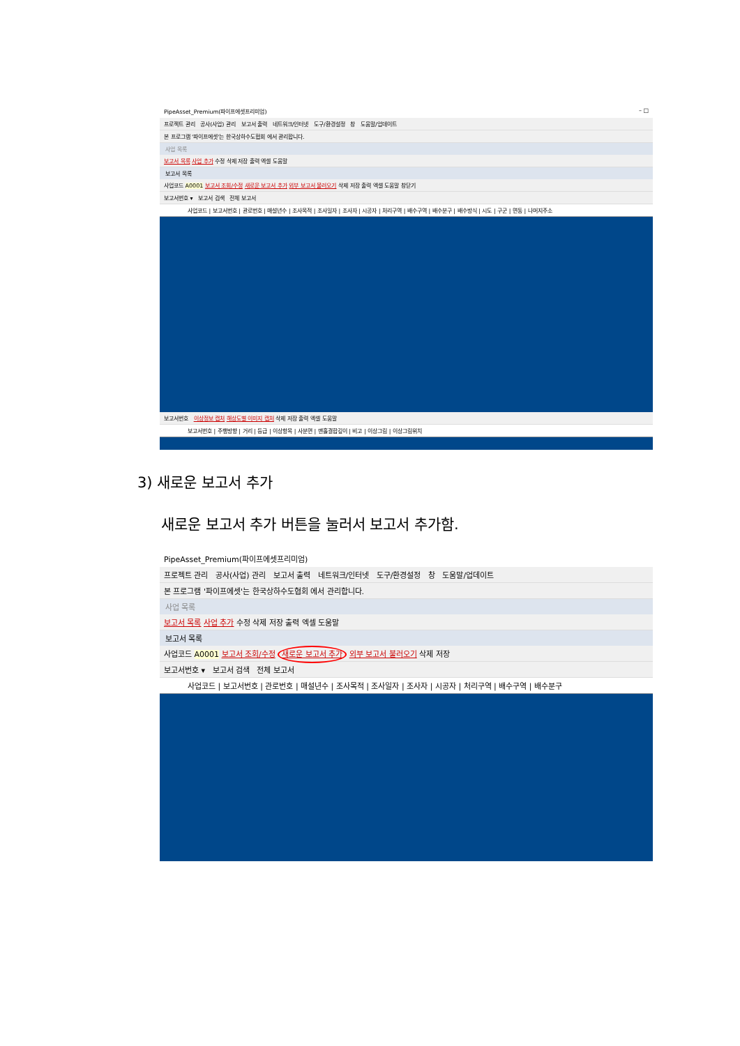PipeAsset_Premium(파이프에셋프리미엄) – □
프로젝트 관리 공사(사업) 관리 보고서 출력 네트워크/인터넷 도구/환경설정 창 도움말/업데이트
본 프로그램 '파이프에셋'는 한국상하수도협회 에서 관리합니다.
사업 목록
보고서 목록 사업 추가 수정 삭제 저장 출력 엑셀 도움말
보고서 목록
사업코드 A0001 보고서 조회/수정 새로운 보고서 추가 외부 보고서 불러오기 삭제 저장 출력 엑셀 도움말 창닫기
보고서번호 ▾ 보고서 검색 전체 보고서
사업코드 | 보고서번호 | 관로번호 | 매설년수 | 조사목적 | 조사일자 | 조사자 | 시공자 | 처리구역 | 배수구역 | 배수분구 | 배수방식 | 시도 | 구군 | 면동 | 나머지주소
보고서번호 이상정보 캡처 해상도별 이미지 캡처 삭제 저장 출력 엑셀 도움말
보고서번호 | 주행방향 | 거리 | 등급 | 이상항목 | 사분면 | 맨홀결합깊이 | 비고 | 이상그림 | 이상그림위치
3) 새로운 보고서 추가
새로운 보고서 추가 버튼을 눌러서 보고서 추가함.
PipeAsset_Premium(파이프에셋프리미엄)
프로젝트 관리 공사(사업) 관리 보고서 출력 네트워크/인터넷 도구/환경설정 창 도움말/업데이트
본 프로그램 '파이프에셋'는 한국상하수도협회 에서 관리합니다.
사업 목록
보고서 목록 사업 추가 수정 삭제 저장 출력 엑셀 도움말
보고서 목록
사업코드 A0001 보고서 조회/수정 새로운 보고서 추가 외부 보고서 불러오기 삭제 저장
보고서번호 ▾ 보고서 검색 전체 보고서
사업코드 | 보고서번호 | 관로번호 | 매설년수 | 조사목적 | 조사일자 | 조사자 | 시공자 | 처리구역 | 배수구역 | 배수분구